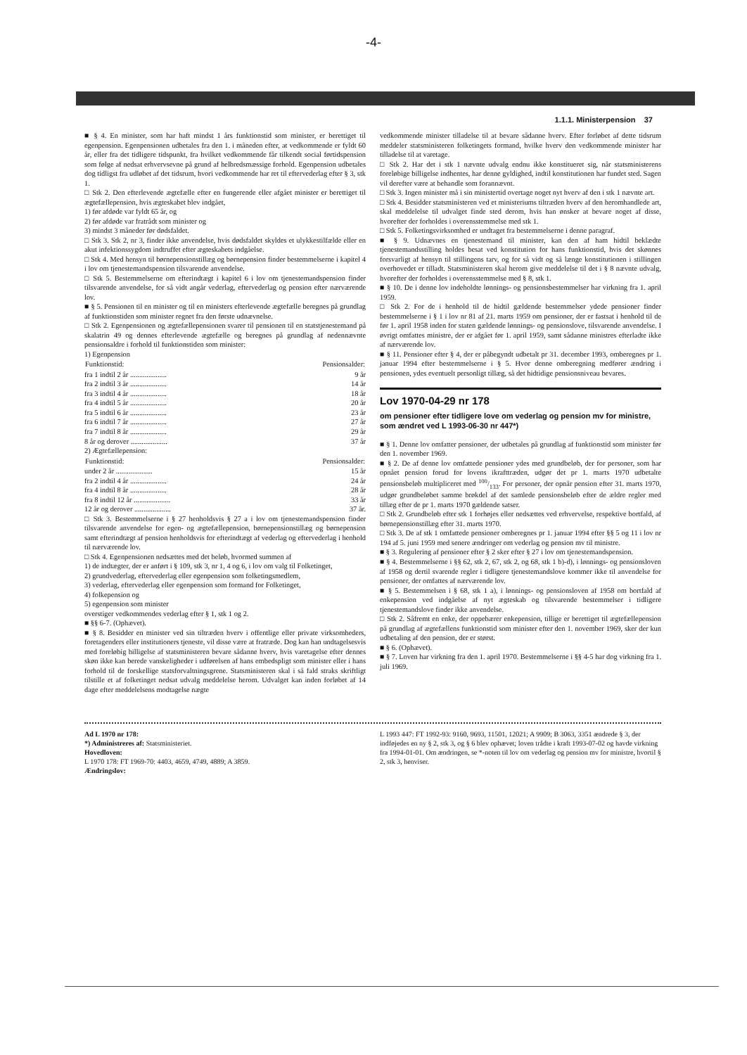-4-
1.1.1. Ministerpension 37
■ § 4. En minister, som har haft mindst 1 års funktionstid som minister, er berettiget til egenpension. Egenpensionen udbetales fra den 1. i måneden efter, at vedkommende er fyldt 60 år, eller fra det tidligere tidspunkt, fra hvilket vedkommende får tilkendt social førtidspension som følge af nedsat erhvervsevne på grund af helbredsmæssige forhold. Egenpension udbetales dog tidligst fra udløbet af det tidsrum, hvori vedkommende har ret til eftervederlag efter § 3, stk 1.
□ Stk 2. Den efterlevende ægtefælle efter en fungerende eller afgået minister er berettiget til ægtefællepension, hvis ægteskabet blev indgået,
1) før afdøde var fyldt 65 år, og
2) før afdøde var fratrådt som minister og
3) mindst 3 måneder før dødsfaldet.
□ Stk 3. Stk 2, nr 3, finder ikke anvendelse, hvis dødsfaldet skyldes et ulykkestilfælde eller en akut infektionssygdom indtruffet efter ægteskabets indgåelse.
□ Stk 4. Med hensyn til børnepensionstillæg og børnepension finder bestemmelserne i kapitel 4 i lov om tjenestemandspension tilsvarende anvendelse.
□ Stk 5. Bestemmelserne om efterindtægt i kapitel 6 i lov om tjenestemandspension finder tilsvarende anvendelse, for så vidt angår vederlag, eftervederlag og pension efter nærværende lov.
■ § 5. Pensionen til en minister og til en ministers efterlevende ægtefælle beregnes på grundlag af funktionstiden som minister regnet fra den første udnævnelse.
□ Stk 2. Egenpensionen og ægtefællepensionen svarer til pensionen til en statstjenestemand på skalatrin 49 og dennes efterlevende ægtefælle og beregnes på grundlag af nedennævnte pensionsaldre i forhold til funktionstiden som minister:
1) Egenpension
| Funktionstid: | Pensionsalder: |
| --- | --- |
| fra 1 indtil 2 år .................... | 9 år |
| fra 2 indtil 3 år .................... | 14 år |
| fra 3 indtil 4 år .................... | 18 år |
| fra 4 indtil 5 år .................... | 20 år |
| fra 5 indtil 6 år .................... | 23 år |
| fra 6 indtil 7 år .................... | 27 år |
| fra 7 indtil 8 år .................... | 29 år |
| 8 år og derover .................... | 37 år |
2) Ægtefællepension:
| Funktionstid: | Pensionsalder: |
| --- | --- |
| under 2 år .................... | 15 år |
| fra 2 indtil 4 år .................... | 24 år |
| fra 4 indtil 8 år .................... | 28 år |
| fra 8 indtil 12 år .................... | 33 år |
| 12 år og derover .................... | 37 år. |
□ Stk 3. Bestemmelserne i § 27 henholdsvis § 27 a i lov om tjenestemandspension finder tilsvarende anvendelse for egen- og ægtefællepension, børnepensionstillæg og børnepension samt efterindtægt af pension henholdsvis for efterindtægt af vederlag og eftervederlag i henhold til nærværende lov.
□ Stk 4. Egenpensionen nedsættes med det beløb, hvormed summen af
1) de indtægter, der er anført i § 109, stk 3, nr 1, 4 og 6, i lov om valg til Folketinget,
2) grundvederlag, eftervederlag eller egenpension som folketingsmedlem,
3) vederlag, eftervederlag eller egenpension som formand for Folketinget,
4) folkepension og
5) egenpension som minister
overstiger vedkommendes vederlag efter § 1, stk 1 og 2.
■ §§ 6-7. (Ophævet).
■ § 8. Besidder en minister ved sin tiltræden hverv i offentlige eller private virksomheders, foretagenders eller institutioners tjeneste, vil disse være at fratræde. Dog kan han undtagelsesvis med foreløbig billigelse af statsministeren bevare sådanne hverv, hvis varetagelse efter dennes skøn ikke kan berede vanskeligheder i udførelsen af hans embedspligt som minister eller i hans forhold til de forskellige statsforvaltningsgrene. Statsministeren skal i så fald straks skriftligt tilstille et af folketinget nedsat udvalg meddelelse herom. Udvalget kan inden forløbet af 14 dage efter meddelelsens modtagelse nægte
vedkommende minister tilladelse til at bevare sådanne hverv. Efter forløbet af dette tidsrum meddeler statsministeren folketingets formand, hvilke hverv den vedkommende minister har tilladelse til at varetage.
□ Stk 2. Har det i stk 1 nævnte udvalg endnu ikke konstitueret sig, når statsministerens foreløbige billigelse indhentes, har denne gyldighed, indtil konstitutionen har fundet sted. Sagen vil derefter være at behandle som forannævnt.
□ Stk 3. Ingen minister må i sin ministertid overtage noget nyt hverv af den i stk 1 nævnte art.
□ Stk 4. Besidder statsministeren ved et ministeriums tiltræden hverv af den heromhandlede art, skal meddelelse til udvalget finde sted derom, hvis han ønsker at bevare noget af disse, hvorefter der forholdes i overensstemmelse med stk 1.
□ Stk 5. Folketingsvirksomhed er undtaget fra bestemmelserne i denne paragraf.
■ § 9. Udnævnes en tjenestemand til minister, kan den af ham hidtil beklædte tjenestemandsstilling holdes besat ved konstitution for hans funktionstid, hvis det skønnes forsvarligt af hensyn til stillingens tarv, og for så vidt og så længe konstitutionen i stillingen overhovedet er tilladt. Statsministeren skal herom give meddelelse til det i § 8 nævnte udvalg, hvorefter der forholdes i overensstemmelse med § 8, stk 1.
■ § 10. De i denne lov indeholdte lønnings- og pensionsbestemmelser har virkning fra 1. april 1959.
□ Stk 2. For de i henhold til de hidtil gældende bestemmelser ydede pensioner finder bestemmelserne i § 1 i lov nr 81 af 21. marts 1959 om pensioner, der er fastsat i henhold til de før 1. april 1958 inden for staten gældende lønnings- og pensionslove, tilsvarende anvendelse. I øvrigt omfattes ministre, der er afgået før 1. april 1959, samt sådanne ministres efterladte ikke af nærværende lov.
■ § 11. Pensioner efter § 4, der er påbegyndt udbetalt pr 31. december 1993, omberegnes pr 1. januar 1994 efter bestemmelserne i § 5. Hvor denne omberegning medfører ændring i pensionen, ydes eventuelt personligt tillæg, så det hidtidige pensionsniveau bevares.
Lov 1970-04-29 nr 178
om pensioner efter tidligere love om vederlag og pension mv for ministre, som ændret ved L 1993-06-30 nr 447*)
■ § 1. Denne lov omfatter pensioner, der udbetales på grundlag af funktionstid som minister før den 1. november 1969.
■ § 2. De af denne lov omfattede pensioner ydes med grundbeløb, der for personer, som har opnået pension forud for lovens ikrafttræden, udgør det pr 1. marts 1970 udbetalte pensionsbeløb multipliceret med 100/133. For personer, der opnår pension efter 31. marts 1970, udgør grundbeløbet samme brøkdel af det samlede pensionsbeløb efter de ældre regler med tillæg efter de pr 1. marts 1970 gældende satser.
□ Stk 2. Grundbeløb efter stk 1 forhøjes eller nedsættes ved erhvervelse, respektive bortfald, af børnepensionstillæg efter 31. marts 1970.
□ Stk 3. De af stk 1 omfattede pensioner omberegnes pr 1. januar 1994 efter §§ 5 og 11 i lov nr 194 af 5. juni 1959 med senere ændringer om vederlag og pension mv til ministre.
■ § 3. Regulering af pensioner efter § 2 sker efter § 27 i lov om tjenestemandspension.
■ § 4. Bestemmelserne i §§ 62, stk 2, 67, stk 2, og 68, stk 1 b)-d), i lønnings- og pensionsloven af 1958 og dertil svarende regler i tidligere tjenestemandslove kommer ikke til anvendelse for pensioner, der omfattes af nærværende lov.
■ § 5. Bestemmelsen i § 68, stk 1 a), i lønnings- og pensionsloven af 1958 om bortfald af enkepension ved indgåelse af nyt ægteskab og tilsvarende bestemmelser i tidligere tjenestemandslove finder ikke anvendelse.
□ Stk 2. Såfremt en enke, der oppebærer enkepension, tillige er berettiget til ægtefællepension på grundlag af ægtefællens funktionstid som minister efter den 1. november 1969, sker der kun udbetaling af den pension, der er størst.
■ § 6. (Ophævet).
■ § 7. Loven har virkning fra den 1. april 1970. Bestemmelserne i §§ 4-5 har dog virkning fra 1. juli 1969.
Ad L 1970 nr 178:
*) Administreres af: Statsministeriet.
Hovedloven:
L 1970 178: FT 1969-70: 4403, 4659, 4749, 4889; A 3859.
Ændringslov:
L 1993 447: FT 1992-93: 9160, 9693, 11501, 12021; A 9909; B 3063, 3351 ændrede § 3, der indføjedes en ny § 2, stk 3, og § 6 blev ophævet; loven trådte i kraft 1993-07-02 og havde virkning fra 1994-01-01. Om ændringen, se *-noten til lov om vederlag og pension mv for ministre, hvortil § 2, stk 3, henviser.